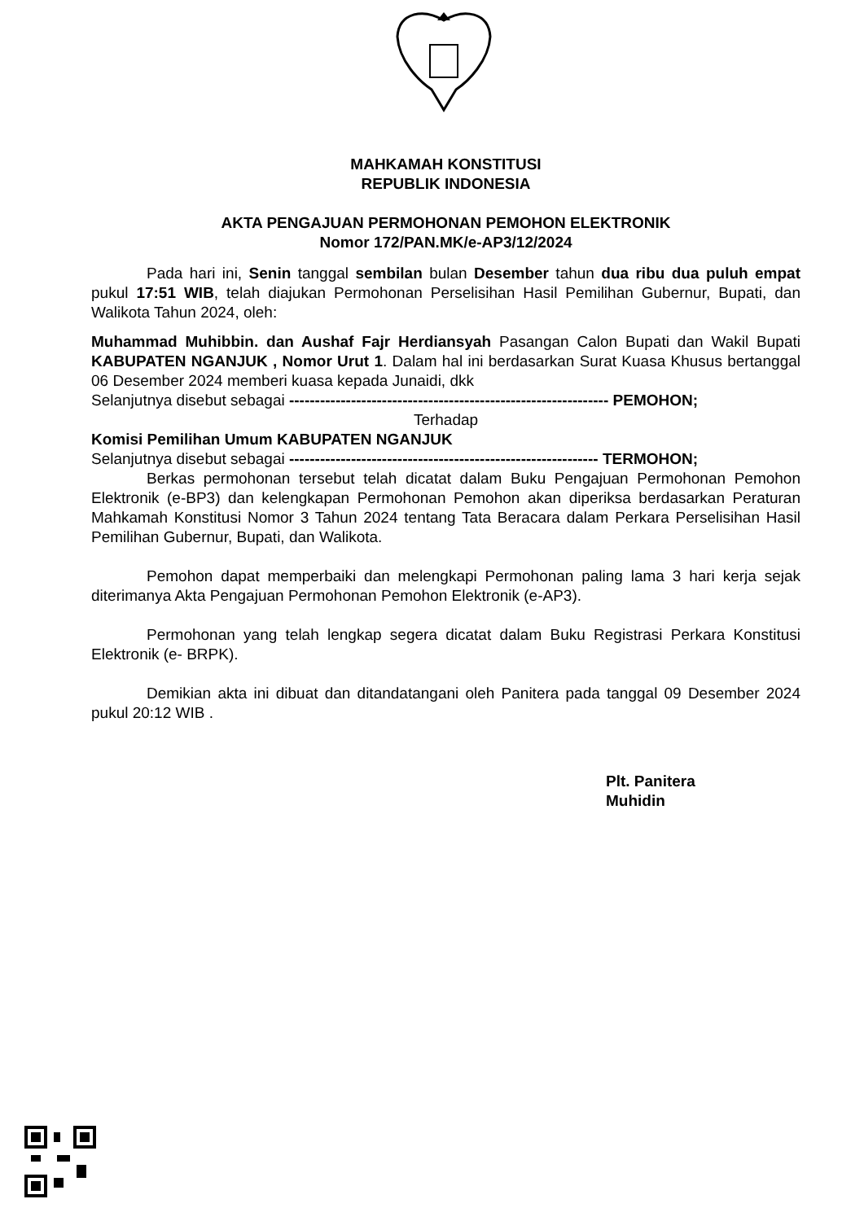MAHKAMAH KONSTITUSI
REPUBLIK INDONESIA
AKTA PENGAJUAN PERMOHONAN PEMOHON ELEKTRONIK
Nomor 172/PAN.MK/e-AP3/12/2024
Pada hari ini, Senin tanggal sembilan bulan Desember tahun dua ribu dua puluh empat pukul 17:51 WIB, telah diajukan Permohonan Perselisihan Hasil Pemilihan Gubernur, Bupati, dan Walikota Tahun 2024, oleh:
Muhammad Muhibbin. dan Aushaf Fajr Herdiansyah Pasangan Calon Bupati dan Wakil Bupati KABUPATEN NGANJUK , Nomor Urut 1. Dalam hal ini berdasarkan Surat Kuasa Khusus bertanggal 06 Desember 2024 memberi kuasa kepada Junaidi, dkk
Selanjutnya disebut sebagai -------------------------------------------------------------- PEMOHON;
Terhadap
Komisi Pemilihan Umum KABUPATEN NGANJUK
Selanjutnya disebut sebagai ------------------------------------------------------------ TERMOHON;
Berkas permohonan tersebut telah dicatat dalam Buku Pengajuan Permohonan Pemohon Elektronik (e-BP3) dan kelengkapan Permohonan Pemohon akan diperiksa berdasarkan Peraturan Mahkamah Konstitusi Nomor 3 Tahun 2024 tentang Tata Beracara dalam Perkara Perselisihan Hasil Pemilihan Gubernur, Bupati, dan Walikota.
Pemohon dapat memperbaiki dan melengkapi Permohonan paling lama 3 hari kerja sejak diterimanya Akta Pengajuan Permohonan Pemohon Elektronik (e-AP3).
Permohonan yang telah lengkap segera dicatat dalam Buku Registrasi Perkara Konstitusi Elektronik (e- BRPK).
Demikian akta ini dibuat dan ditandatangani oleh Panitera pada tanggal 09 Desember 2024 pukul 20:12 WIB .
Plt. Panitera
Muhidin